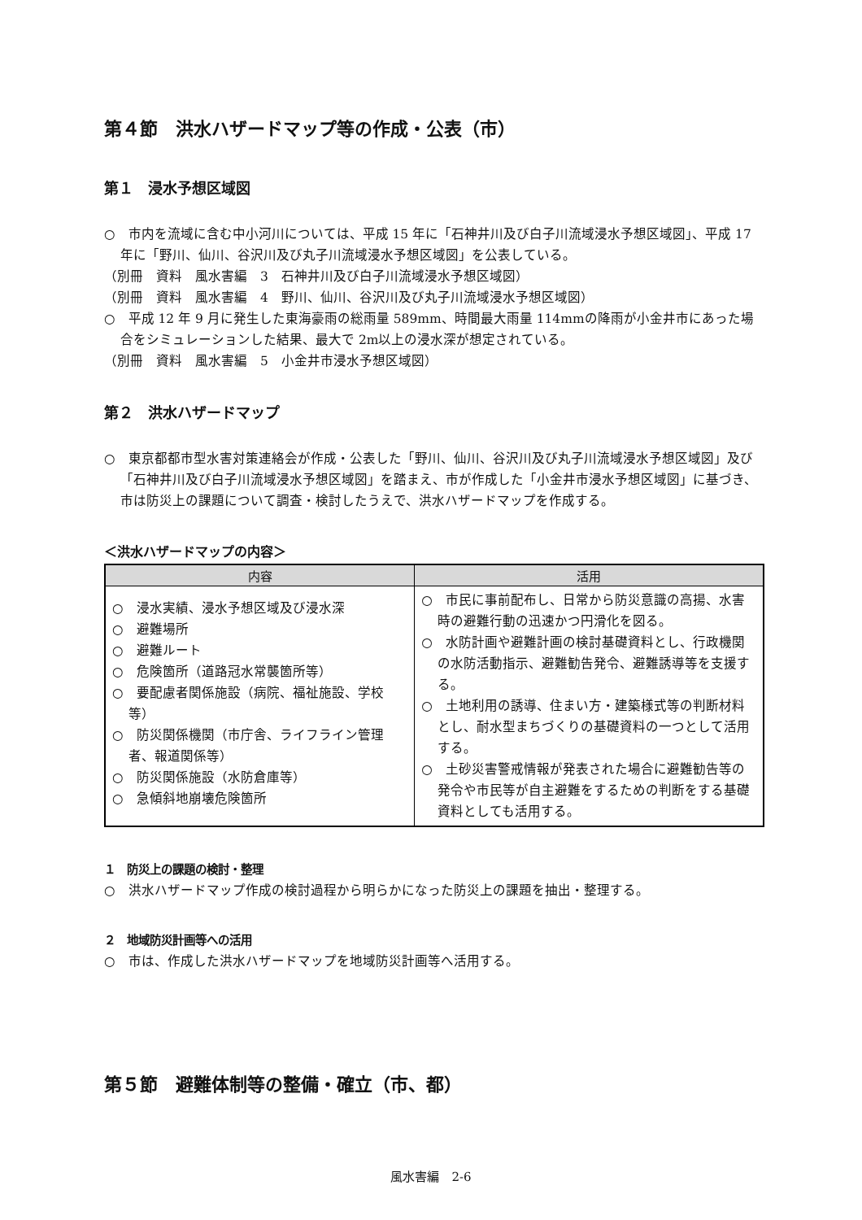第４節　洪水ハザードマップ等の作成・公表（市）
第１　浸水予想区域図
○　市内を流域に含む中小河川については、平成 15 年に「石神井川及び白子川流域浸水予想区域図」、平成 17 年に「野川、仙川、谷沢川及び丸子川流域浸水予想区域図」を公表している。
（別冊　資料　風水害編　3　石神井川及び白子川流域浸水予想区域図）
（別冊　資料　風水害編　4　野川、仙川、谷沢川及び丸子川流域浸水予想区域図）
○　平成 12 年 9 月に発生した東海豪雨の総雨量 589mm、時間最大雨量 114mmの降雨が小金井市にあった場合をシミュレーションした結果、最大で 2m以上の浸水深が想定されている。
（別冊　資料　風水害編　5　小金井市浸水予想区域図）
第２　洪水ハザードマップ
○　東京都都市型水害対策連絡会が作成・公表した「野川、仙川、谷沢川及び丸子川流域浸水予想区域図」及び「石神井川及び白子川流域浸水予想区域図」を踏まえ、市が作成した「小金井市浸水予想区域図」に基づき、市は防災上の課題について調査・検討したうえで、洪水ハザードマップを作成する。
＜洪水ハザードマップの内容＞
| 内容 | 活用 |
| --- | --- |
| ○ 浸水実績、浸水予想区域及び浸水深 ○ 避難場所 ○ 避難ルート ○ 危険箇所（道路冠水常襲箇所等） ○ 要配慮者関係施設（病院、福祉施設、学校等） ○ 防災関係機関（市庁舎、ライフライン管理者、報道関係等） ○ 防災関係施設（水防倉庫等） ○ 急傾斜地崩壊危険箇所 | ○ 市民に事前配布し、日常から防災意識の高揚、水害時の避難行動の迅速かつ円滑化を図る。 ○ 水防計画や避難計画の検討基礎資料とし、行政機関の水防活動指示、避難勧告発令、避難誘導等を支援する。 ○ 土地利用の誘導、住まい方・建築様式等の判断材料とし、耐水型まちづくりの基礎資料の一つとして活用する。 ○ 土砂災害警戒情報が発表された場合に避難勧告等の発令や市民等が自主避難をするための判断をする基礎資料としても活用する。 |
１　防災上の課題の検討・整理
○　洪水ハザードマップ作成の検討過程から明らかになった防災上の課題を抽出・整理する。
２　地域防災計画等への活用
○　市は、作成した洪水ハザードマップを地域防災計画等へ活用する。
第５節　避難体制等の整備・確立（市、都）
風水害編　2-6